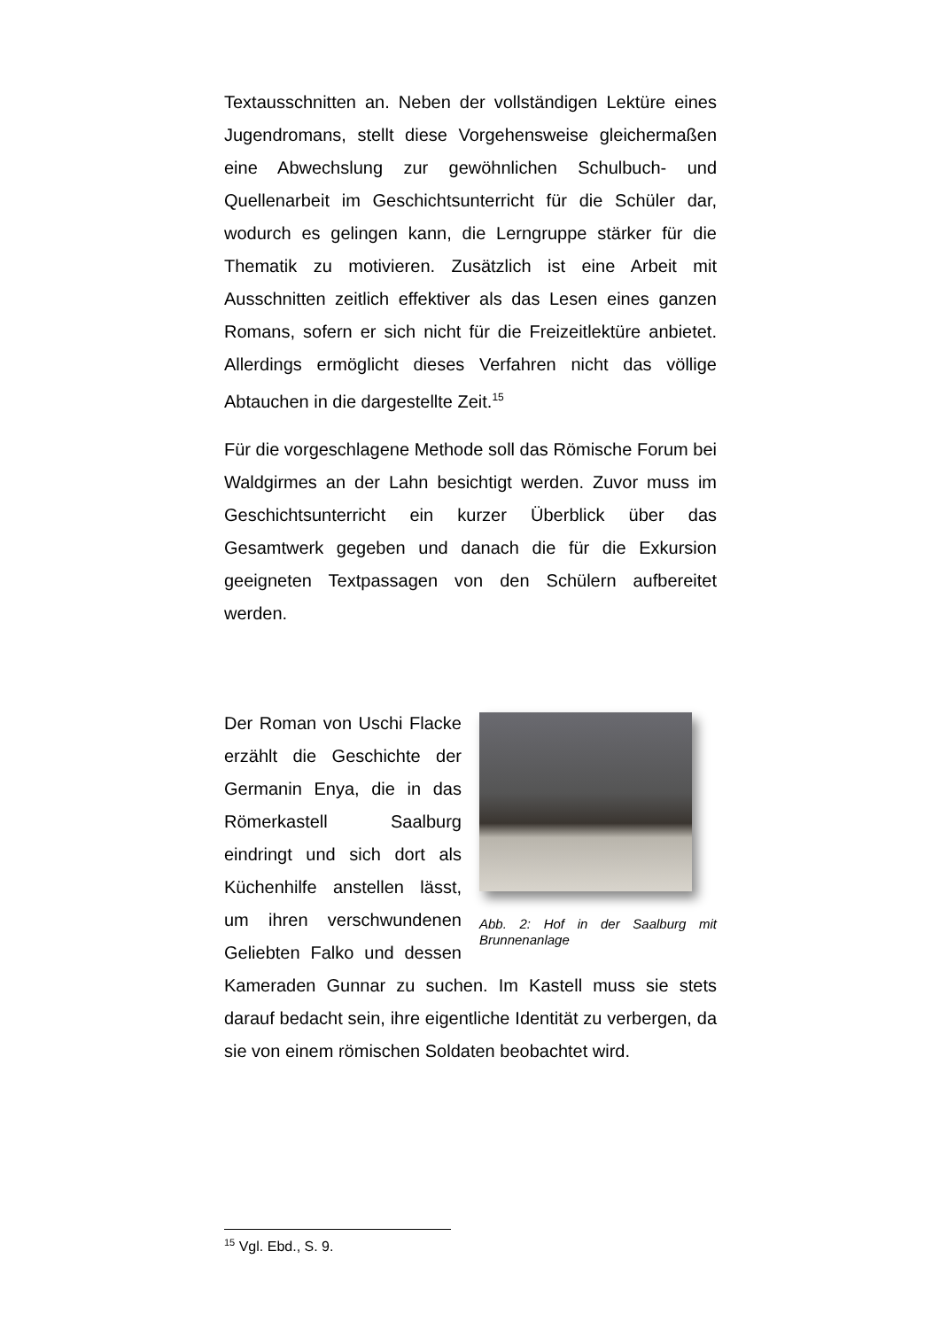Textausschnitten an. Neben der vollständigen Lektüre eines Jugendromans, stellt diese Vorgehensweise gleichermaßen eine Abwechslung zur gewöhnlichen Schulbuch- und Quellenarbeit im Geschichtsunterricht für die Schüler dar, wodurch es gelingen kann, die Lerngruppe stärker für die Thematik zu motivieren. Zusätzlich ist eine Arbeit mit Ausschnitten zeitlich effektiver als das Lesen eines ganzen Romans, sofern er sich nicht für die Freizeitlektüre anbietet. Allerdings ermöglicht dieses Verfahren nicht das völlige Abtauchen in die dargestellte Zeit.<sup>15</sup>
Für die vorgeschlagene Methode soll das Römische Forum bei Waldgirmes an der Lahn besichtigt werden. Zuvor muss im Geschichtsunterricht ein kurzer Überblick über das Gesamtwerk gegeben und danach die für die Exkursion geeigneten Textpassagen von den Schülern aufbereitet werden.
Abb. 2: Hof in der Saalburg mit Brunnenanlage
Der Roman von Uschi Flacke erzählt die Geschichte der Germanin Enya, die in das Römerkastell Saalburg eindringt und sich dort als Küchenhilfe anstellen lässt, um ihren verschwundenen Geliebten Falko und dessen Kameraden Gunnar zu suchen. Im Kastell muss sie stets darauf bedacht sein, ihre eigentliche Identität zu verbergen, da sie von einem römischen Soldaten beobachtet wird.
<sup>15</sup> Vgl. Ebd., S. 9.